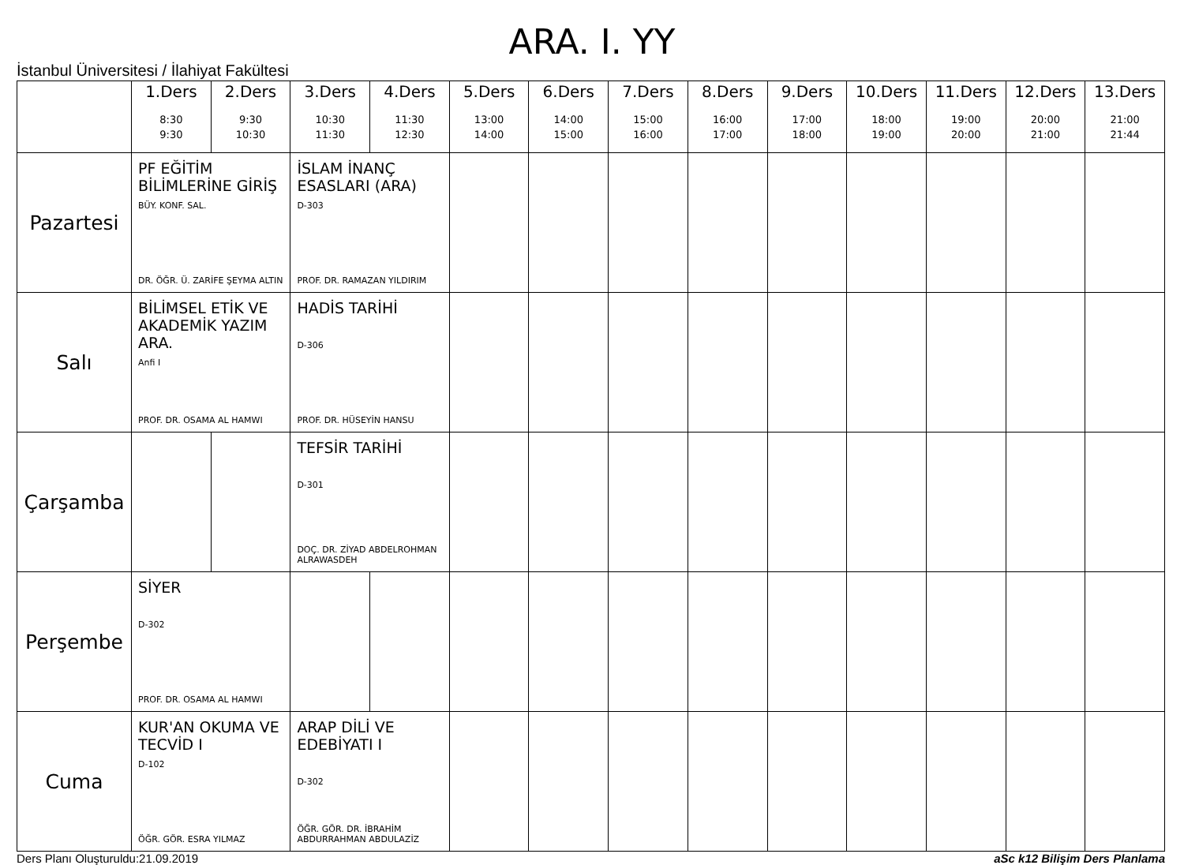ARA. I. YY
İstanbul Üniversitesi / İlahiyat Fakültesi
| | 1.Ders 8:30 9:30 | 2.Ders 9:30 10:30 | 3.Ders 10:30 11:30 | 4.Ders 11:30 12:30 | 5.Ders 13:00 14:00 | 6.Ders 14:00 15:00 | 7.Ders 15:00 16:00 | 8.Ders 16:00 17:00 | 9.Ders 17:00 18:00 | 10.Ders 18:00 19:00 | 11.Ders 19:00 20:00 | 12.Ders 20:00 21:00 | 13.Ders 21:00 21:44 |
| --- | --- | --- | --- | --- | --- | --- | --- | --- | --- | --- | --- | --- | --- |
| Pazartesi | PF EĞİTİM BİLİMLERİNE GİRİŞ BÜY. KONF. SAL. DR. ÖĞR. Ü. ZARİFE ŞEYMA ALTIN | | İSLAM İNANÇ ESASLARI (ARA) D-303 PROF. DR. RAMAZAN YILDIRIM | | | | | | | | | | |
| Salı | BİLİMSEL ETİK VE AKADEMİK YAZIM ARA. Anfi I PROF. DR. OSAMA AL HAMWI | | HADİS TARİHİ D-306 PROF. DR. HÜSEYİN HANSU | | | | | | | | | | |
| Çarşamba | | | TEFSİR TARİHİ D-301 DOÇ. DR. ZİYAD ABDELROHMAN ALRAWASDEH | | | | | | | | | | |
| Perşembe | SİYER D-302 PROF. DR. OSAMA AL HAMWI | | | | | | | | | | | | |
| Cuma | KUR'AN OKUMA VE TECVİD I D-102 ÖĞR. GÖR. ESRA YILMAZ | | ARAP DİLİ VE EDEBİYATI I D-302 ÖĞR. GÖR. DR. İBRAHİM ABDURRAHMAN ABDULAZİZ | | | | | | | | | | |
Ders Planı Oluşturuldu:21.09.2019 aSc k12 Bilişim Ders Planlama